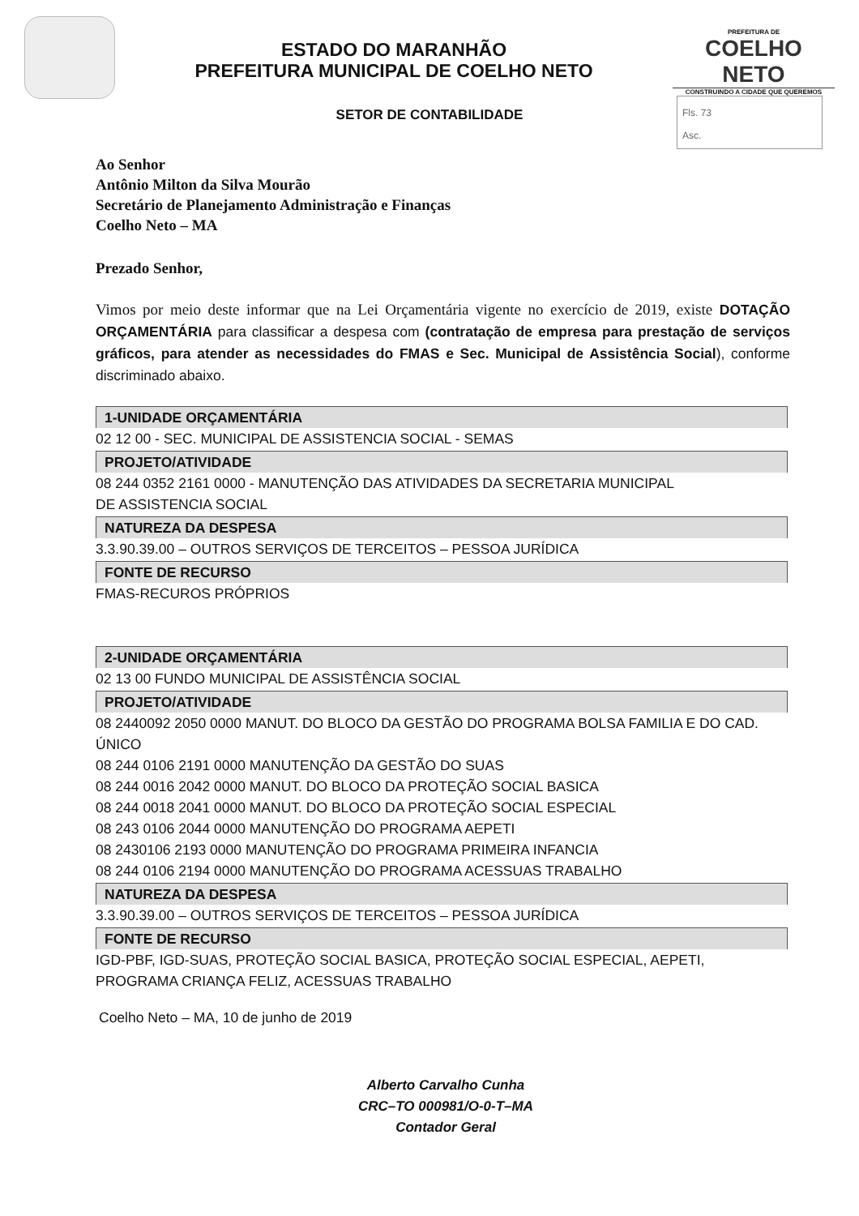ESTADO DO MARANHÃO
PREFEITURA MUNICIPAL DE COELHO NETO
PREFEITURA DE
COELHO NETO
CONSTRUINDO A CIDADE QUE QUEREMOS
SETOR DE CONTABILIDADE
Fls. 73
Asc.
Ao Senhor
Antônio Milton da Silva Mourão
Secretário de Planejamento Administração e Finanças
Coelho Neto – MA
Prezado Senhor,
Vimos por meio deste informar que na Lei Orçamentária vigente no exercício de 2019, existe DOTAÇÃO ORÇAMENTÁRIA para classificar a despesa com (contratação de empresa para prestação de serviços gráficos, para atender as necessidades do FMAS e Sec. Municipal de Assistência Social), conforme discriminado abaixo.
1-UNIDADE ORÇAMENTÁRIA
02 12 00 - SEC. MUNICIPAL DE ASSISTENCIA SOCIAL - SEMAS
PROJETO/ATIVIDADE
08 244 0352 2161 0000 - MANUTENÇÃO DAS ATIVIDADES DA SECRETARIA MUNICIPAL
DE ASSISTENCIA SOCIAL
NATUREZA DA DESPESA
3.3.90.39.00 – OUTROS SERVIÇOS DE TERCEITOS – PESSOA JURÍDICA
FONTE DE RECURSO
FMAS-RECUROS PRÓPRIOS
2-UNIDADE ORÇAMENTÁRIA
02 13 00 FUNDO MUNICIPAL DE ASSISTÊNCIA SOCIAL
PROJETO/ATIVIDADE
08 2440092 2050 0000 MANUT. DO BLOCO DA GESTÃO DO PROGRAMA BOLSA FAMILIA E DO CAD. ÚNICO
08 244 0106 2191 0000 MANUTENÇÃO DA GESTÃO DO SUAS
08 244 0016 2042 0000 MANUT. DO BLOCO DA PROTEÇÃO SOCIAL BASICA
08 244 0018 2041 0000 MANUT. DO BLOCO DA PROTEÇÃO SOCIAL ESPECIAL
08 243 0106 2044 0000 MANUTENÇÃO DO PROGRAMA AEPETI
08 2430106 2193 0000 MANUTENÇÃO DO PROGRAMA PRIMEIRA INFANCIA
08 244 0106 2194 0000 MANUTENÇÃO DO PROGRAMA ACESSUAS TRABALHO
NATUREZA DA DESPESA
3.3.90.39.00 – OUTROS SERVIÇOS DE TERCEITOS – PESSOA JURÍDICA
FONTE DE RECURSO
IGD-PBF, IGD-SUAS, PROTEÇÃO SOCIAL BASICA, PROTEÇÃO SOCIAL ESPECIAL, AEPETI, PROGRAMA CRIANÇA FELIZ, ACESSUAS TRABALHO
Coelho Neto – MA, 10 de junho de 2019
Alberto Carvalho Cunha
CRC–TO 000981/O-0-T–MA
Contador Geral